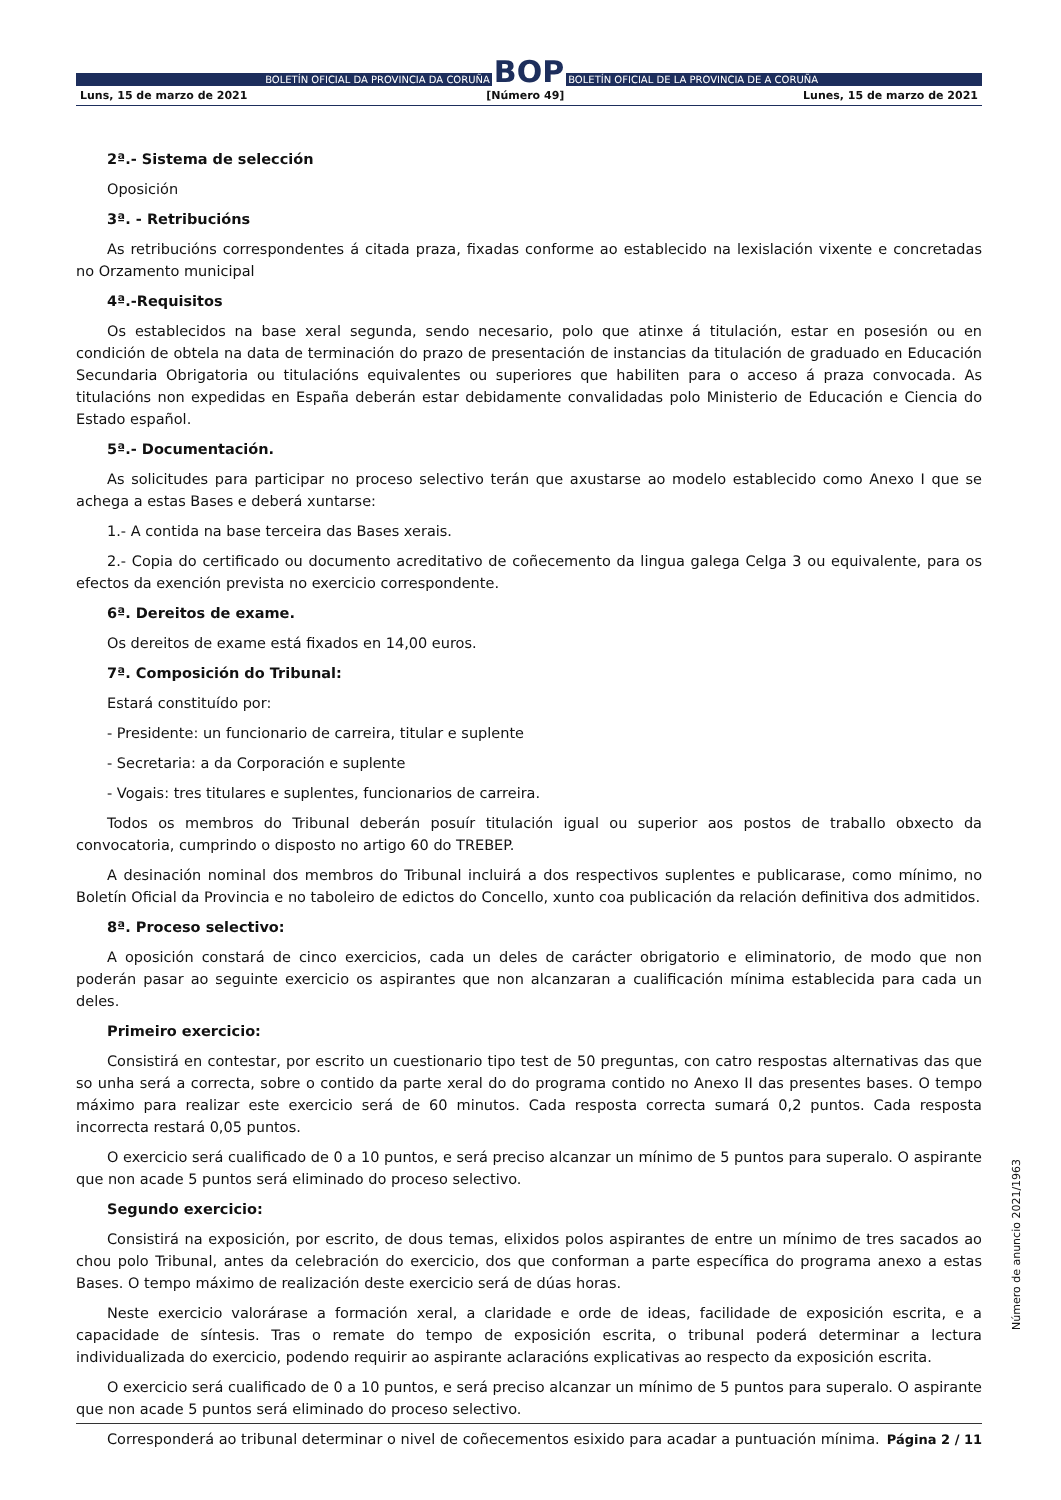BOLETÍN OFICIAL DA PROVINCIA DA CORUÑA
BOP
BOLETÍN OFICIAL DE LA PROVINCIA DE A CORUÑA
Luns, 15 de marzo de 2021 [Número 49] Lunes, 15 de marzo de 2021
2ª.- Sistema de selección
Oposición
3ª. - Retribucións
As retribucións correspondentes á citada praza, fixadas conforme ao establecido na lexislación vixente e concretadas no Orzamento municipal
4ª.-Requisitos
Os establecidos na base xeral segunda, sendo necesario, polo que atinxe á titulación, estar en posesión ou en condición de obtela na data de terminación do prazo de presentación de instancias da titulación de graduado en Educación Secundaria Obrigatoria ou titulacións equivalentes ou superiores que habiliten para o acceso á praza convocada. As titulacións non expedidas en España deberán estar debidamente convalidadas polo Ministerio de Educación e Ciencia do Estado español.
5ª.- Documentación.
As solicitudes para participar no proceso selectivo terán que axustarse ao modelo establecido como Anexo I que se achega a estas Bases e deberá xuntarse:
1.- A contida na base terceira das Bases xerais.
2.- Copia do certificado ou documento acreditativo de coñecemento da lingua galega Celga 3 ou equivalente, para os efectos da exención prevista no exercicio correspondente.
6ª. Dereitos de exame.
Os dereitos de exame está fixados en 14,00 euros.
7ª. Composición do Tribunal:
Estará constituído por:
- Presidente: un funcionario de carreira, titular e suplente
- Secretaria: a da Corporación e suplente
- Vogais: tres titulares e suplentes, funcionarios de carreira.
Todos os membros do Tribunal deberán posuír titulación igual ou superior aos postos de traballo obxecto da convocatoria, cumprindo o disposto no artigo 60 do TREBEP.
A desinación nominal dos membros do Tribunal incluirá a dos respectivos suplentes e publicarase, como mínimo, no Boletín Oficial da Provincia e no taboleiro de edictos do Concello, xunto coa publicación da relación definitiva dos admitidos.
8ª. Proceso selectivo:
A oposición constará de cinco exercicios, cada un deles de carácter obrigatorio e eliminatorio, de modo que non poderán pasar ao seguinte exercicio os aspirantes que non alcanzaran a cualificación mínima establecida para cada un deles.
Primeiro exercicio:
Consistirá en contestar, por escrito un cuestionario tipo test de 50 preguntas, con catro respostas alternativas das que so unha será a correcta, sobre o contido da parte xeral do do programa contido no Anexo II das presentes bases. O tempo máximo para realizar este exercicio será de 60 minutos. Cada resposta correcta sumará 0,2 puntos. Cada resposta incorrecta restará 0,05 puntos.
O exercicio será cualificado de 0 a 10 puntos, e será preciso alcanzar un mínimo de 5 puntos para superalo. O aspirante que non acade 5 puntos será eliminado do proceso selectivo.
Segundo exercicio:
Consistirá na exposición, por escrito, de dous temas, elixidos polos aspirantes de entre un mínimo de tres sacados ao chou polo Tribunal, antes da celebración do exercicio, dos que conforman a parte específica do programa anexo a estas Bases. O tempo máximo de realización deste exercicio será de dúas horas.
Neste exercicio valorárase a formación xeral, a claridade e orde de ideas, facilidade de exposición escrita, e a capacidade de síntesis. Tras o remate do tempo de exposición escrita, o tribunal poderá determinar a lectura individualizada do exercicio, podendo requirir ao aspirante aclaracións explicativas ao respecto da exposición escrita.
O exercicio será cualificado de 0 a 10 puntos, e será preciso alcanzar un mínimo de 5 puntos para superalo. O aspirante que non acade 5 puntos será eliminado do proceso selectivo.
Corresponderá ao tribunal determinar o nivel de coñecementos esixido para acadar a puntuación mínima.
Número de anuncio 2021/1963
Página 2 / 11